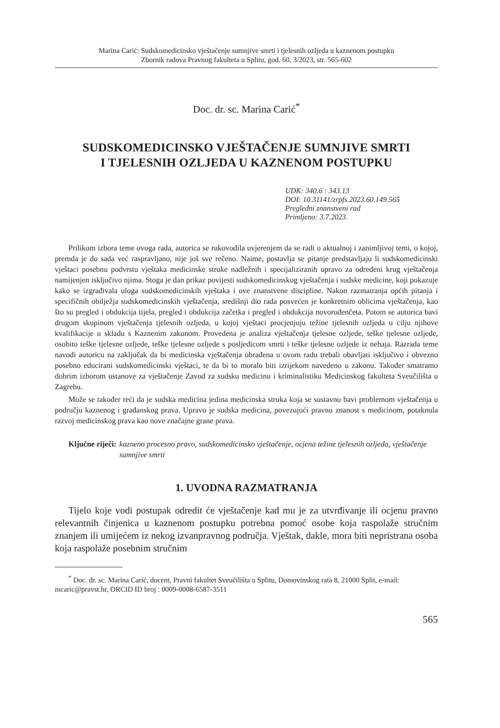Marina Carić: Sudskomedicinsko vještačenje sumnjive smrti i tjelesnih ozljeda u kaznenom postupku
Zbornik radova Pravnog fakulteta u Splitu, god. 60, 3/2023, str. 565-602
Doc. dr. sc. Marina Carić<sup>*</sup>
SUDSKOMEDICINSKO VJEŠTAČENJE SUMNJIVE SMRTI
I TJELESNIH OZLJEDA U KAZNENOM POSTUPKU
UDK: 340.6 : 343.13
DOI: 10.31141/zrpfs.2023.60.149.565
Pregledni znanstveni rad
Primljeno: 3.7.2023.
Prilikom izbora teme ovoga rada, autorica se rukovodila uvjerenjem da se radi o aktualnoj i zanimljivoj temi, o kojoj, premda je do sada već raspravljano, nije još sve rečeno. Naime, postavlja se pitanje predstavljaju li sudskomedicinski vještaci posebnu podvrstu vještaka medicinske struke nadležnih i specijaliziranih upravo za određeni krug vještačenja namijenjen isključivo njima. Stoga je dan prikaz povijesti sudskomedicinskog vještačenja i sudske medicine, koji pokazuje kako se izgrađivala uloga sudskomedicinskih vještaka i ove znanstvene discipline. Nakon razmatranja općih pitanja i specifičnih obilježja sudskomedicinskih vještačenja, središnji dio rada posvećen je konkretnim oblicima vještačenja, kao što su pregled i obdukcija tijela, pregled i obdukcija začetka i pregled i obdukcija novorođenčeta. Potom se autorica bavi drugom skupinom vještačenja tjelesnih ozljeda, u kojoj vještaci procjenjuju težine tjelesnih ozljeda u cilju njihove kvalifikacije u skladu s Kaznenim zakonom. Provedena je analiza vještačenja tjelesne ozljede, teške tjelesne ozljede, osobito teške tjelesne ozljede, teške tjelesne ozljede s posljedicom smrti i teške tjelesne ozljede iz nehaja. Razrada teme navodi autoricu na zaključak da bi medicinska vještačenja obrađena u ovom radu trebali obavljati isključivo i obvezno posebno educirani sudskomedicinski vještaci, te da bi to moralo biti izrijekom navedeno u zakonu. Također smatramo dobrim izborom ustanove za vještačenje Zavod za sudsku medicinu i kriminalistiku Medicinskog fakulteta Sveučilišta u Zagrebu.
Može se također reći da je sudska medicina jedina medicinska struka koja se sustavno bavi problemom vještačenja u području kaznenog i građanskog prava. Upravo je sudska medicina, povezujući pravnu znanost s medicinom, potaknula razvoj medicinskog prava kao nove značajne grane prava.
Ključne riječi: kazneno procesno pravo, sudskomedicinsko vještačenje, ocjena težine tjelesnih ozljeda, vještačenje sumnjive smrti
1. UVODNA RAZMATRANJA
Tijelo koje vodi postupak odredit će vještačenje kad mu je za utvrđivanje ili ocjenu pravno relevantnih činjenica u kaznenom postupku potrebna pomoć osobe koja raspolaže stručnim znanjem ili umijećem iz nekog izvanpravnog područja. Vještak, dakle, mora biti nepristrana osoba koja raspolaže posebnim stručnim
<sup>*</sup> Doc. dr. sc. Marina Carić, docent, Pravni fakultet Sveučilišta u Splitu, Domovinskog rata 8, 21000 Split, e-mail: mcaric@pravst.hr, ORCID ID broj : 0009-0008-6587-3511
565